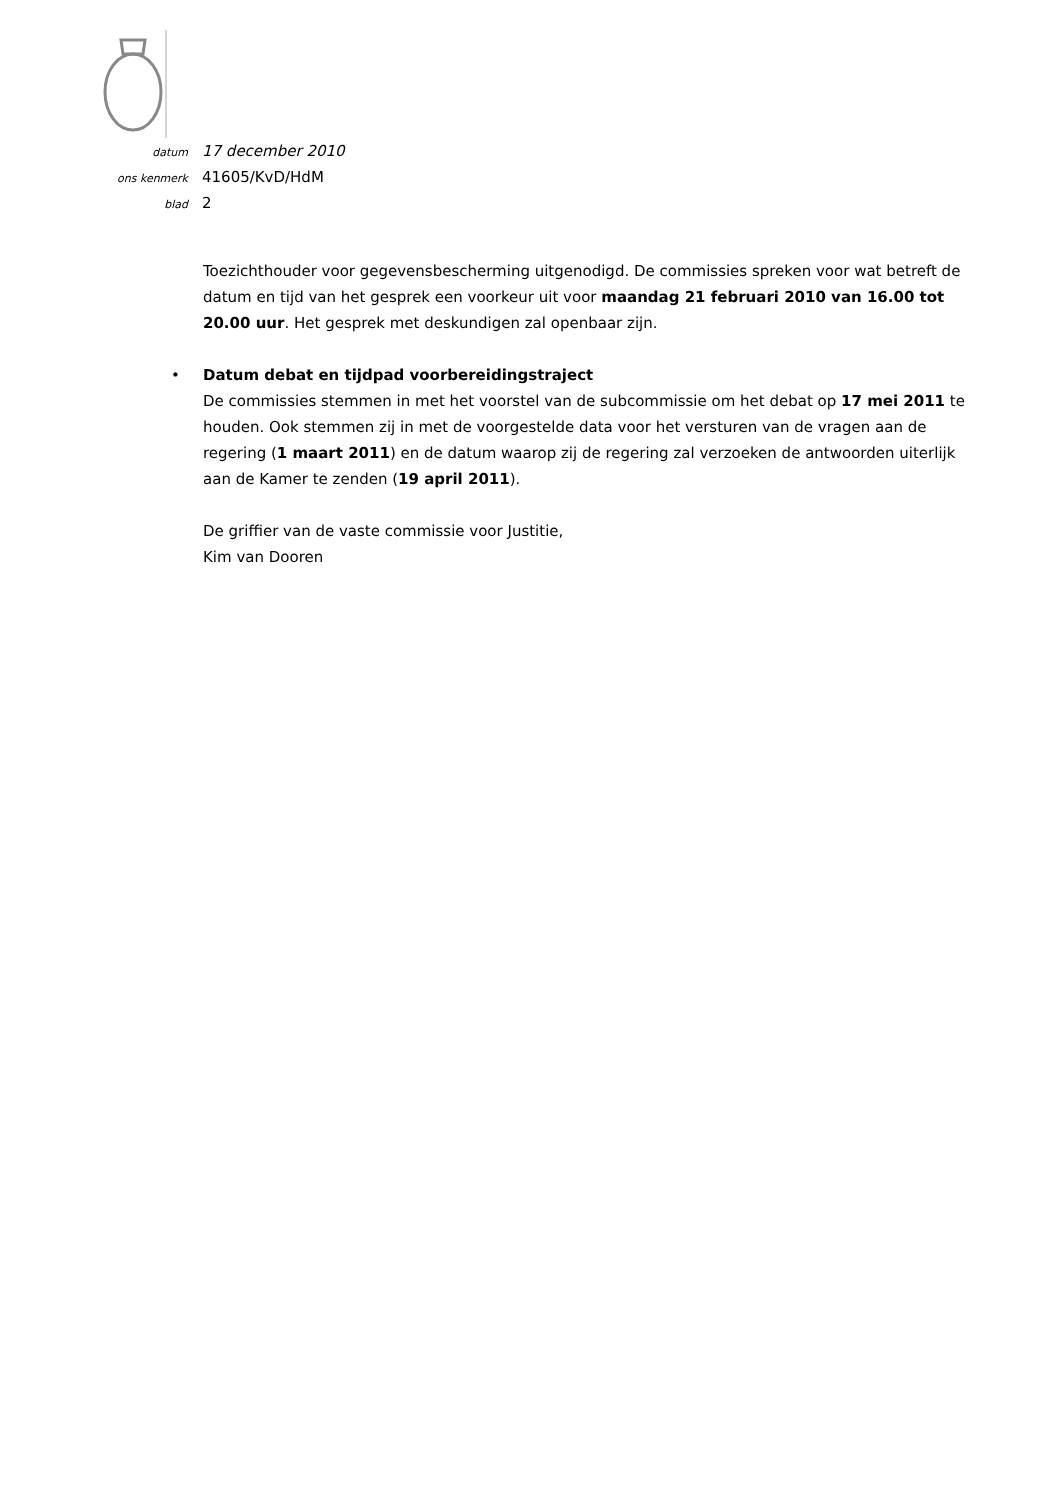datum 17 december 2010
ons kenmerk 41605/KvD/HdM
blad 2
Toezichthouder voor gegevensbescherming uitgenodigd. De commissies spreken voor wat betreft de datum en tijd van het gesprek een voorkeur uit voor maandag 21 februari 2010 van 16.00 tot 20.00 uur. Het gesprek met deskundigen zal openbaar zijn.
• Datum debat en tijdpad voorbereidingstraject
De commissies stemmen in met het voorstel van de subcommissie om het debat op 17 mei 2011 te houden. Ook stemmen zij in met de voorgestelde data voor het versturen van de vragen aan de regering (1 maart 2011) en de datum waarop zij de regering zal verzoeken de antwoorden uiterlijk aan de Kamer te zenden (19 april 2011).
De griffier van de vaste commissie voor Justitie,
Kim van Dooren